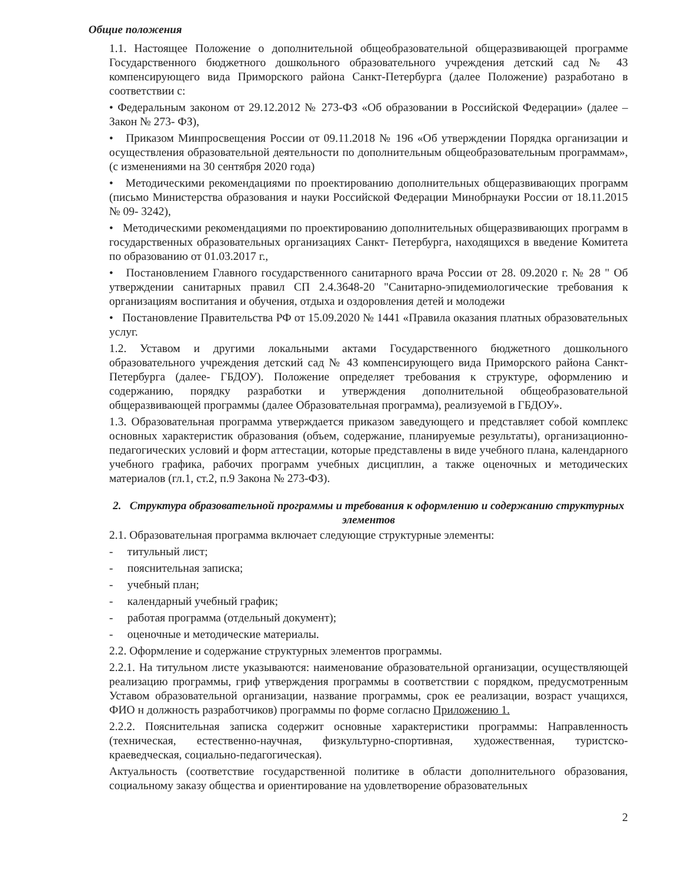Общие положения
1.1. Настоящее Положение о дополнительной общеобразовательной общеразвивающей программе Государственного бюджетного дошкольного образовательного учреждения детский сад № 43 компенсирующего вида Приморского района Санкт-Петербурга (далее Положение) разработано в соответствии с:
• Федеральным законом от 29.12.2012 № 273-ФЗ «Об образовании в Российской Федерации» (далее – Закон № 273- ФЗ),
• Приказом Минпросвещения России от 09.11.2018 № 196 «Об утверждении Порядка организации и осуществления образовательной деятельности по дополнительным общеобразовательным программам», (с изменениями на 30 сентября 2020 года)
• Методическими рекомендациями по проектированию дополнительных общеразвивающих программ (письмо Министерства образования и науки Российской Федерации Минобрнауки России от 18.11.2015 № 09- 3242),
• Методическими рекомендациями по проектированию дополнительных общеразвивающих программ в государственных образовательных организациях Санкт- Петербурга, находящихся в введение Комитета по образованию от 01.03.2017 г.,
• Постановлением Главного государственного санитарного врача России от 28. 09.2020 г. № 28 " Об утверждении санитарных правил СП 2.4.3648-20 "Санитарно-эпидемиологические требования к организациям воспитания и обучения, отдыха и оздоровления детей и молодежи
• Постановление Правительства РФ от 15.09.2020 № 1441 «Правила оказания платных образовательных услуг.
1.2. Уставом и другими локальными актами Государственного бюджетного дошкольного образовательного учреждения детский сад № 43 компенсирующего вида Приморского района Санкт-Петербурга (далее- ГБДОУ). Положение определяет требования к структуре, оформлению и содержанию, порядку разработки и утверждения дополнительной общеобразовательной общеразвивающей программы (далее Образовательная программа), реализуемой в ГБДОУ».
1.3. Образовательная программа утверждается приказом заведующего и представляет собой комплекс основных характеристик образования (объем, содержание, планируемые результаты), организационно-педагогических условий и форм аттестации, которые представлены в виде учебного плана, календарного учебного графика, рабочих программ учебных дисциплин, а также оценочных и методических материалов (гл.1, ст.2, п.9 Закона № 273-ФЗ).
2. Структура образовательной программы и требования к оформлению и содержанию структурных элементов
2.1. Образовательная программа включает следующие структурные элементы:
- титульный лист;
- пояснительная записка;
- учебный план;
- календарный учебный график;
- работая программа (отдельный документ);
- оценочные и методические материалы.
2.2. Оформление и содержание структурных элементов программы.
2.2.1. На титульном листе указываются: наименование образовательной организации, осуществляющей реализацию программы, гриф утверждения программы в соответствии с порядком, предусмотренным Уставом образовательной организации, название программы, срок ее реализации, возраст учащихся, ФИО н должность разработчиков) программы по форме согласно Приложению 1.
2.2.2. Пояснительная записка содержит основные характеристики программы: Направленность (техническая, естественно-научная, физкультурно-спортивная, художественная, туристско-краеведческая, социально-педагогическая).
Актуальность (соответствие государственной политике в области дополнительного образования, социальному заказу общества и ориентирование на удовлетворение образовательных
2